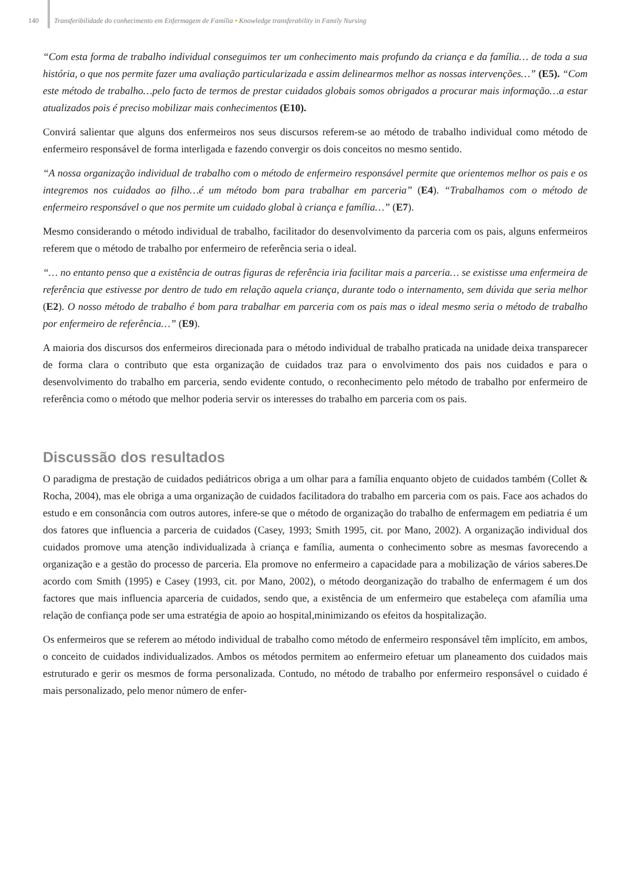140 Transferibilidade do conhecimento em Enfermagem de Família • Knowledge transferability in Family Nursing
“Com esta forma de trabalho individual conseguimos ter um conhecimento mais profundo da criança e da família… de toda a sua história, o que nos permite fazer uma avaliação particularizada e assim delinearmos melhor as nossas intervenções…” (E5). “Com este método de trabalho…pelo facto de termos de prestar cuidados globais somos obrigados a procurar mais informação…a estar atualizados pois é preciso mobilizar mais conhecimentos (E10).
Convirá salientar que alguns dos enfermeiros nos seus discursos referem-se ao método de trabalho individual como método de enfermeiro responsável de forma interligada e fazendo convergir os dois conceitos no mesmo sentido.
“A nossa organização individual de trabalho com o método de enfermeiro responsável permite que orientemos melhor os pais e os integremos nos cuidados ao filho…é um método bom para trabalhar em parceria” (E4). “Trabalhamos com o método de enfermeiro responsável o que nos permite um cuidado global à criança e família…” (E7).
Mesmo considerando o método individual de trabalho, facilitador do desenvolvimento da parceria com os pais, alguns enfermeiros referem que o método de trabalho por enfermeiro de referência seria o ideal.
“… no entanto penso que a existência de outras figuras de referência iria facilitar mais a parceria… se existisse uma enfermeira de referência que estivesse por dentro de tudo em relação aquela criança, durante todo o internamento, sem dúvida que seria melhor (E2). O nosso método de trabalho é bom para trabalhar em parceria com os pais mas o ideal mesmo seria o método de trabalho por enfermeiro de referência…” (E9).
A maioria dos discursos dos enfermeiros direcionada para o método individual de trabalho praticada na unidade deixa transparecer de forma clara o contributo que esta organização de cuidados traz para o envolvimento dos pais nos cuidados e para o desenvolvimento do trabalho em parceria, sendo evidente contudo, o reconhecimento pelo método de trabalho por enfermeiro de referência como o método que melhor poderia servir os interesses do trabalho em parceria com os pais.
Discussão dos resultados
O paradigma de prestação de cuidados pediátricos obriga a um olhar para a família enquanto objeto de cuidados também (Collet & Rocha, 2004), mas ele obriga a uma organização de cuidados facilitadora do trabalho em parceria com os pais. Face aos achados do estudo e em consonância com outros autores, infere-se que o método de organização do trabalho de enfermagem em pediatria é um dos fatores que influencia a parceria de cuidados (Casey, 1993; Smith 1995, cit. por Mano, 2002). A organização individual dos cuidados promove uma atenção individualizada à criança e família, aumenta o conhecimento sobre as mesmas favorecendo a organização e a gestão do processo de parceria. Ela promove no enfermeiro a capacidade para a mobilização de vários saberes.De acordo com Smith (1995) e Casey (1993, cit. por Mano, 2002), o método deorganização do trabalho de enfermagem é um dos factores que mais influencia aparceria de cuidados, sendo que, a existência de um enfermeiro que estabeleça com afamília uma relação de confiança pode ser uma estratégia de apoio ao hospital,minimizando os efeitos da hospitalização.
Os enfermeiros que se referem ao método individual de trabalho como método de enfermeiro responsável têm implícito, em ambos, o conceito de cuidados individualizados. Ambos os métodos permitem ao enfermeiro efetuar um planeamento dos cuidados mais estruturado e gerir os mesmos de forma personalizada. Contudo, no método de trabalho por enfermeiro responsável o cuidado é mais personalizado, pelo menor número de enfer-